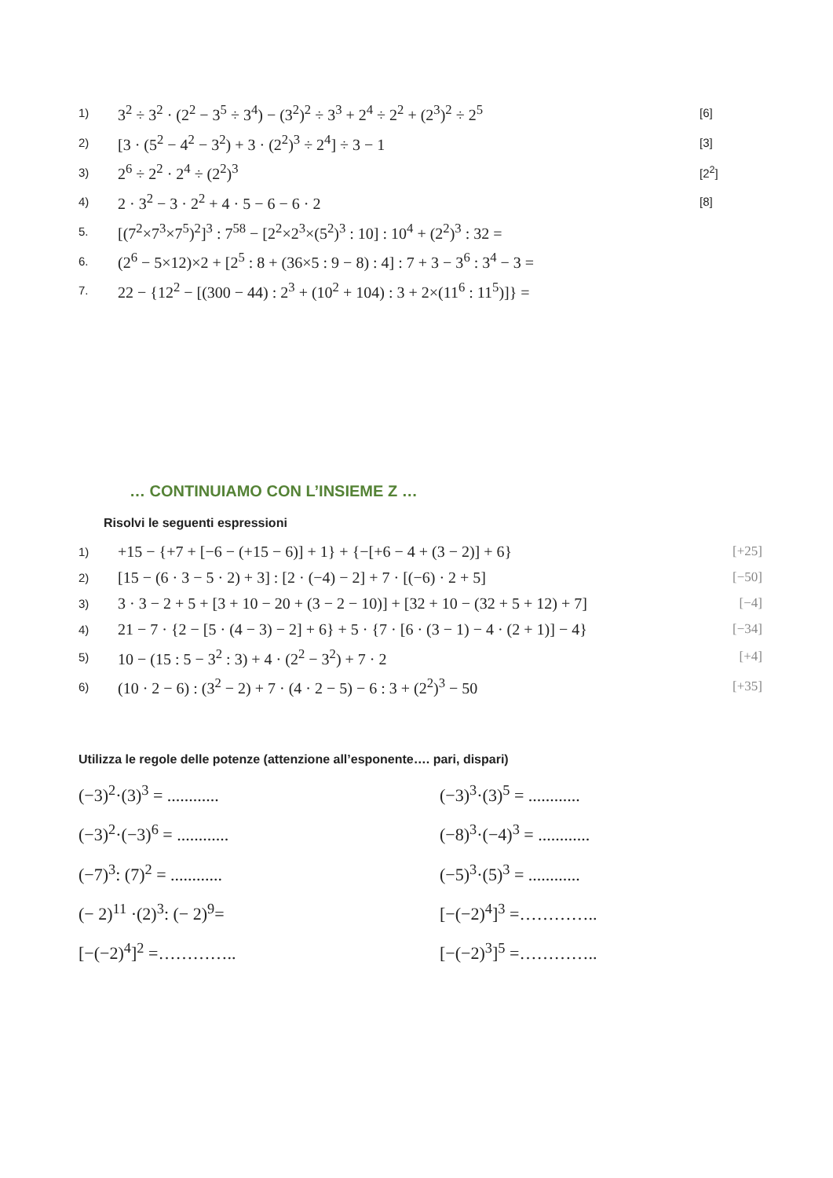1) 3<sup>2</sup> ÷ 3<sup>2</sup> · (2<sup>2</sup> − 3<sup>5</sup> ÷ 3<sup>4</sup>) − (3<sup>2</sup>)<sup>2</sup> ÷ 3<sup>3</sup> + 2<sup>4</sup> ÷ 2<sup>2</sup> + (2<sup>3</sup>)<sup>2</sup> ÷ 2<sup>5</sup> [6]
2) [3 · (5<sup>2</sup> − 4<sup>2</sup> − 3<sup>2</sup>) + 3 · (2<sup>2</sup>)<sup>3</sup> ÷ 2<sup>4</sup>] ÷ 3 − 1 [3]
3) 2<sup>6</sup> ÷ 2<sup>2</sup> · 2<sup>4</sup> ÷ (2<sup>2</sup>)<sup>3</sup> [2<sup>2</sup>]
4) 2 · 3<sup>2</sup> − 3 · 2<sup>2</sup> + 4 · 5 − 6 − 6 · 2 [8]
5. [(7<sup>2</sup>×7<sup>3</sup>×7<sup>5</sup>)<sup>2</sup>]<sup>3</sup> : 7<sup>58</sup> − [2<sup>2</sup>×2<sup>3</sup>×(5<sup>2</sup>)<sup>3</sup> : 10] : 10<sup>4</sup> + (2<sup>2</sup>)<sup>3</sup> : 32 =
6. (2<sup>6</sup> − 5×12)×2 + [2<sup>5</sup> : 8 + (36×5 : 9 − 8) : 4] : 7 + 3 − 3<sup>6</sup> : 3<sup>4</sup> − 3 =
7. 22 − {12<sup>2</sup> − [(300 − 44) : 2<sup>3</sup> + (10<sup>2</sup> + 104) : 3 + 2×(11<sup>6</sup> : 11<sup>5</sup>)]} =
… CONTINUIAMO CON L’INSIEME Z …
Risolvi le seguenti espressioni
1) +15 − {+7 + [−6 − (+15 − 6)] + 1} + {−[+6 − 4 + (3 − 2)] + 6} [+25]
2) [15 − (6 · 3 − 5 · 2) + 3] : [2 · (−4) − 2] + 7 · [(−6) · 2 + 5] [−50]
3) 3 · 3 − 2 + 5 + [3 + 10 − 20 + (3 − 2 − 10)] + [32 + 10 − (32 + 5 + 12) + 7] [−4]
4) 21 − 7 · {2 − [5 · (4 − 3) − 2] + 6} + 5 · {7 · [6 · (3 − 1) − 4 · (2 + 1)] − 4} [−34]
5) 10 − (15 : 5 − 3<sup>2</sup> : 3) + 4 · (2<sup>2</sup> − 3<sup>2</sup>) + 7 · 2 [+4]
6) (10 · 2 − 6) : (3<sup>2</sup> − 2) + 7 · (4 · 2 − 5) − 6 : 3 + (2<sup>2</sup>)<sup>3</sup> − 50 [+35]
Utilizza le regole delle potenze (attenzione all’esponente…. pari, dispari)
(−3)<sup>2</sup>·(3)<sup>3</sup> = ............
(−3)<sup>3</sup>·(3)<sup>5</sup> = ............
(−3)<sup>2</sup>·(−3)<sup>6</sup> = ............
(−8)<sup>3</sup>·(−4)<sup>3</sup> = ............
(−7)<sup>3</sup>: (7)<sup>2</sup> = ............
(−5)<sup>3</sup>·(5)<sup>3</sup> = ............
(− 2)<sup>11</sup> ·(2)<sup>3</sup>: (− 2)<sup>9</sup>=
[−(−2)<sup>4</sup>]<sup>3</sup> =…………..
[−(−2)<sup>4</sup>]<sup>2</sup> =…………..
[−(−2)<sup>3</sup>]<sup>5</sup> =…………..